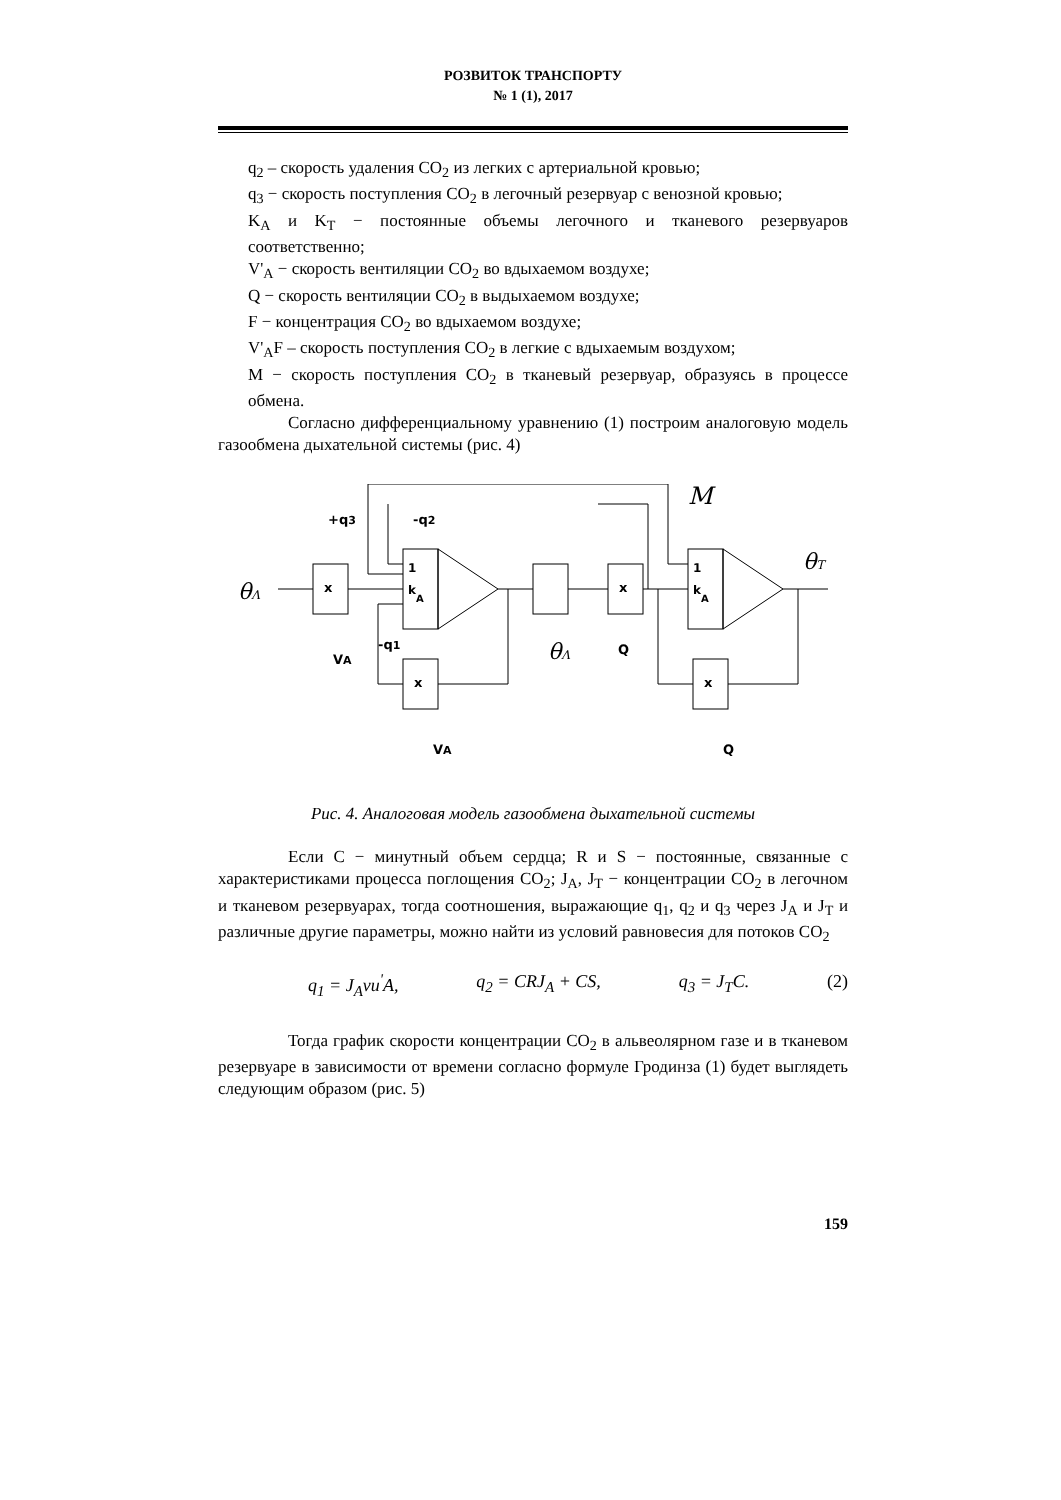РОЗВИТОК ТРАНСПОРТУ
№ 1 (1), 2017
q<sub>2</sub> – скорость удаления CO<sub>2</sub> из легких с артериальной кровью;
q<sub>3</sub> − скорость поступления CO<sub>2</sub> в легочный резервуар с венозной кровью;
K<sub>A</sub> и K<sub>T</sub> − постоянные объемы легочного и тканевого резервуаров соответственно;
V'<sub>A</sub> − скорость вентиляции CO<sub>2</sub> во вдыхаемом воздухе;
Q − скорость вентиляции CO<sub>2</sub> в выдыхаемом воздухе;
F − концентрация CO<sub>2</sub> во вдыхаемом воздухе;
V'<sub>A</sub>F – скорость поступления CO<sub>2</sub> в легкие с вдыхаемым воздухом;
M − скорость поступления CO<sub>2</sub> в тканевый резервуар, образуясь в процессе обмена.
Согласно дифференциальному уравнению (1) построим аналоговую модель газообмена дыхательной системы (рис. 4)
x
1
k
A
x
1
k
A
x
x
θΛ
+q3
-q2
-q1
VA
VA
Q
Q
θΛ
M
θT
Рис. 4. Аналоговая модель газообмена дыхательной системы
Если C − минутный объем сердца; R и S − постоянные, связанные с характеристиками процесса поглощения CO<sub>2</sub>; J<sub>A</sub>, J<sub>T</sub> − концентрации CO<sub>2</sub> в легочном и тканевом резервуарах, тогда соотношения, выражающие q<sub>1</sub>, q<sub>2</sub> и q<sub>3</sub> через J<sub>A</sub> и J<sub>T</sub> и различные другие параметры, можно найти из условий равновесия для потоков CO<sub>2</sub>
q<sub>1</sub> = J<sub>A</sub>vu<sup>'</sup>A, q<sub>2</sub> = CRJ<sub>A</sub> + CS, q<sub>3</sub> = J<sub>T</sub>C. (2)
Тогда график скорости концентрации CO<sub>2</sub> в альвеолярном газе и в тканевом резервуаре в зависимости от времени согласно формуле Гродинза (1) будет выглядеть следующим образом (рис. 5)
159